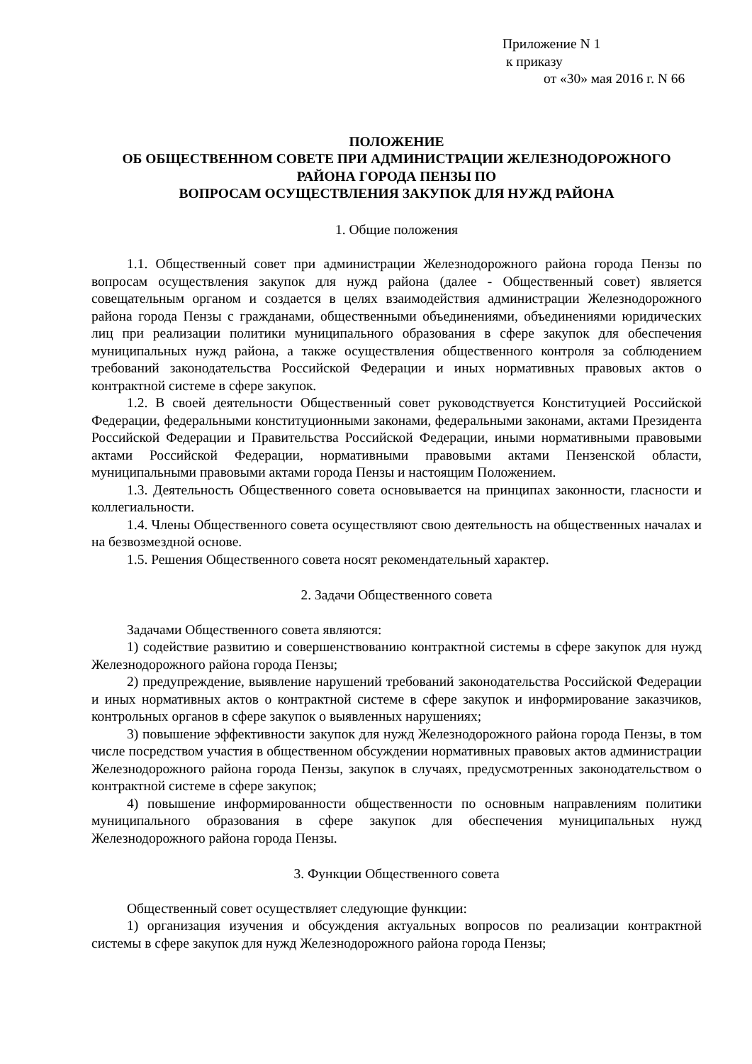Приложение N 1
к приказу
от «30» мая 2016 г. N 66
ПОЛОЖЕНИЕ
ОБ ОБЩЕСТВЕННОМ СОВЕТЕ ПРИ АДМИНИСТРАЦИИ ЖЕЛЕЗНОДОРОЖНОГО РАЙОНА ГОРОДА ПЕНЗЫ ПО
ВОПРОСАМ ОСУЩЕСТВЛЕНИЯ ЗАКУПОК ДЛЯ НУЖД РАЙОНА
1. Общие положения
1.1. Общественный совет при администрации Железнодорожного района города Пензы по вопросам осуществления закупок для нужд района (далее - Общественный совет) является совещательным органом и создается в целях взаимодействия администрации Железнодорожного района города Пензы с гражданами, общественными объединениями, объединениями юридических лиц при реализации политики муниципального образования в сфере закупок для обеспечения муниципальных нужд района, а также осуществления общественного контроля за соблюдением требований законодательства Российской Федерации и иных нормативных правовых актов о контрактной системе в сфере закупок.
1.2. В своей деятельности Общественный совет руководствуется Конституцией Российской Федерации, федеральными конституционными законами, федеральными законами, актами Президента Российской Федерации и Правительства Российской Федерации, иными нормативными правовыми актами Российской Федерации, нормативными правовыми актами Пензенской области, муниципальными правовыми актами города Пензы и настоящим Положением.
1.3. Деятельность Общественного совета основывается на принципах законности, гласности и коллегиальности.
1.4. Члены Общественного совета осуществляют свою деятельность на общественных началах и на безвозмездной основе.
1.5. Решения Общественного совета носят рекомендательный характер.
2. Задачи Общественного совета
Задачами Общественного совета являются:
1) содействие развитию и совершенствованию контрактной системы в сфере закупок для нужд Железнодорожного района города Пензы;
2) предупреждение, выявление нарушений требований законодательства Российской Федерации и иных нормативных актов о контрактной системе в сфере закупок и информирование заказчиков, контрольных органов в сфере закупок о выявленных нарушениях;
3) повышение эффективности закупок для нужд Железнодорожного района города Пензы, в том числе посредством участия в общественном обсуждении нормативных правовых актов администрации Железнодорожного района города Пензы, закупок в случаях, предусмотренных законодательством о контрактной системе в сфере закупок;
4) повышение информированности общественности по основным направлениям политики муниципального образования в сфере закупок для обеспечения муниципальных нужд Железнодорожного района города Пензы.
3. Функции Общественного совета
Общественный совет осуществляет следующие функции:
1) организация изучения и обсуждения актуальных вопросов по реализации контрактной системы в сфере закупок для нужд Железнодорожного района города Пензы;